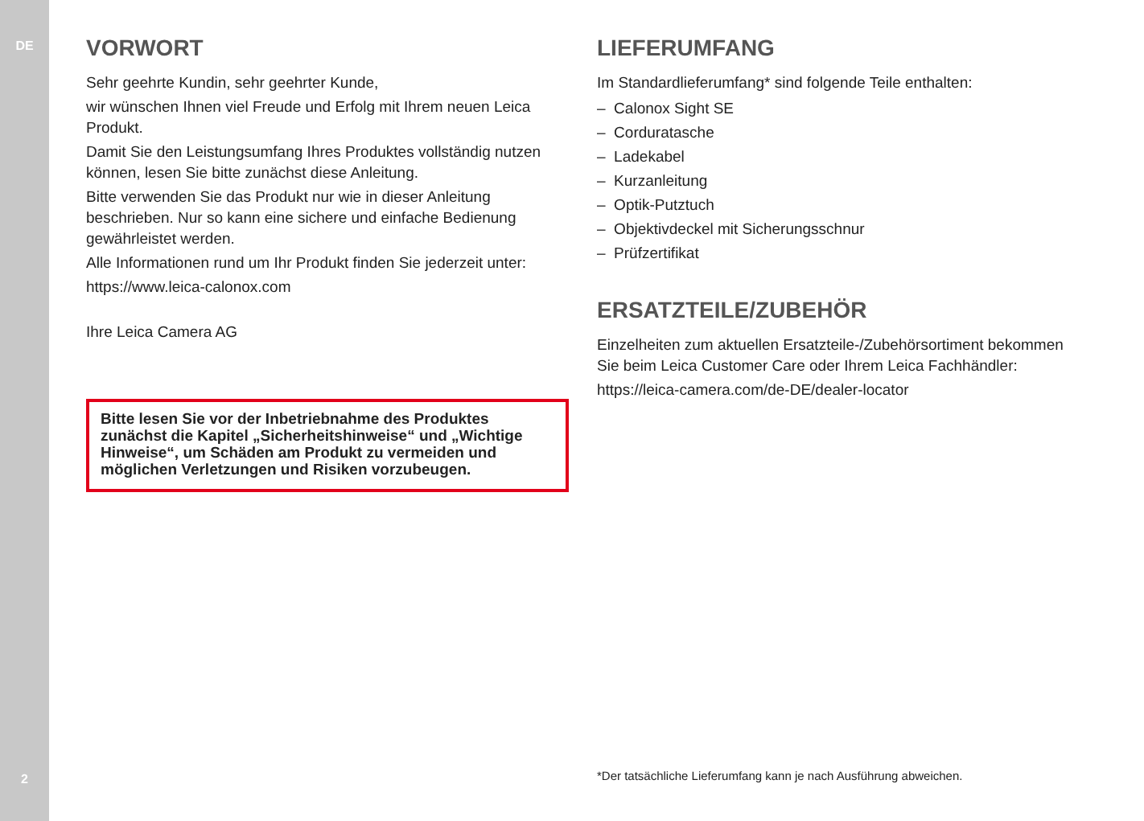DE
VORWORT
Sehr geehrte Kundin, sehr geehrter Kunde,
wir wünschen Ihnen viel Freude und Erfolg mit Ihrem neuen Leica Produkt.
Damit Sie den Leistungsumfang Ihres Produktes vollständig nutzen können, lesen Sie bitte zunächst diese Anleitung.
Bitte verwenden Sie das Produkt nur wie in dieser Anleitung beschrieben. Nur so kann eine sichere und einfache Bedienung gewährleistet werden.
Alle Informationen rund um Ihr Produkt finden Sie jederzeit unter:
https://www.leica-calonox.com
Ihre Leica Camera AG
Bitte lesen Sie vor der Inbetriebnahme des Produktes zunächst die Kapitel „Sicherheitshinweise“ und „Wichtige Hinweise“, um Schäden am Produkt zu vermeiden und möglichen Verletzungen und Risiken vorzubeugen.
LIEFERUMFANG
Im Standardlieferumfang* sind folgende Teile enthalten:
– Calonox Sight SE
– Corduratasche
– Ladekabel
– Kurzanleitung
– Optik-Putztuch
– Objektivdeckel mit Sicherungsschnur
– Prüfzertifikat
ERSATZTEILE/ZUBEHÖR
Einzelheiten zum aktuellen Ersatzteile-/Zubehörsortiment bekommen Sie beim Leica Customer Care oder Ihrem Leica Fachhändler:
https://leica-camera.com/de-DE/dealer-locator
2
*Der tatsächliche Lieferumfang kann je nach Ausführung abweichen.